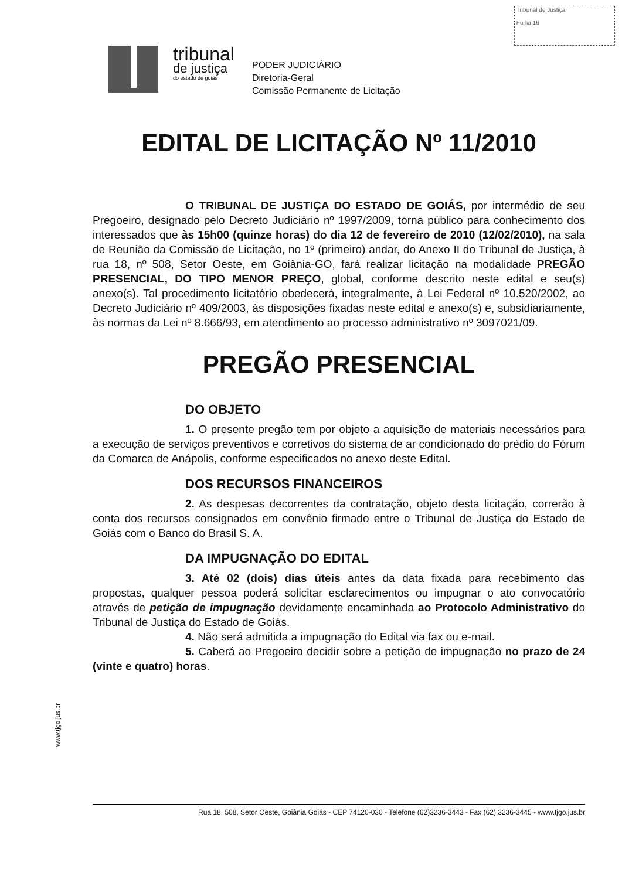Tribunal de Justiça
Folha 16
tribunal
de justiça
do estado de goiás
PODER JUDICIÁRIO
Diretoria-Geral
Comissão Permanente de Licitação
EDITAL DE LICITAÇÃO Nº 11/2010
O TRIBUNAL DE JUSTIÇA DO ESTADO DE GOIÁS, por intermédio de seu Pregoeiro, designado pelo Decreto Judiciário nº 1997/2009, torna público para conhecimento dos interessados que às 15h00 (quinze horas) do dia 12 de fevereiro de 2010 (12/02/2010), na sala de Reunião da Comissão de Licitação, no 1º (primeiro) andar, do Anexo II do Tribunal de Justiça, à rua 18, nº 508, Setor Oeste, em Goiânia-GO, fará realizar licitação na modalidade PREGÃO PRESENCIAL, DO TIPO MENOR PREÇO, global, conforme descrito neste edital e seu(s) anexo(s). Tal procedimento licitatório obedecerá, integralmente, à Lei Federal nº 10.520/2002, ao Decreto Judiciário nº 409/2003, às disposições fixadas neste edital e anexo(s) e, subsidiariamente, às normas da Lei nº 8.666/93, em atendimento ao processo administrativo nº 3097021/09.
PREGÃO PRESENCIAL
DO OBJETO
1. O presente pregão tem por objeto a aquisição de materiais necessários para a execução de serviços preventivos e corretivos do sistema de ar condicionado do prédio do Fórum da Comarca de Anápolis, conforme especificados no anexo deste Edital.
DOS RECURSOS FINANCEIROS
2. As despesas decorrentes da contratação, objeto desta licitação, correrão à conta dos recursos consignados em convênio firmado entre o Tribunal de Justiça do Estado de Goiás com o Banco do Brasil S. A.
DA IMPUGNAÇÃO DO EDITAL
3. Até 02 (dois) dias úteis antes da data fixada para recebimento das propostas, qualquer pessoa poderá solicitar esclarecimentos ou impugnar o ato convocatório através de petição de impugnação devidamente encaminhada ao Protocolo Administrativo do Tribunal de Justiça do Estado de Goiás.
4. Não será admitida a impugnação do Edital via fax ou e-mail.
5. Caberá ao Pregoeiro decidir sobre a petição de impugnação no prazo de 24 (vinte e quatro) horas.
www.tjgo.jus.br
Rua 18, 508, Setor Oeste, Goiânia Goiás - CEP 74120-030 - Telefone (62)3236-3443 - Fax (62) 3236-3445 - www.tjgo.jus.br